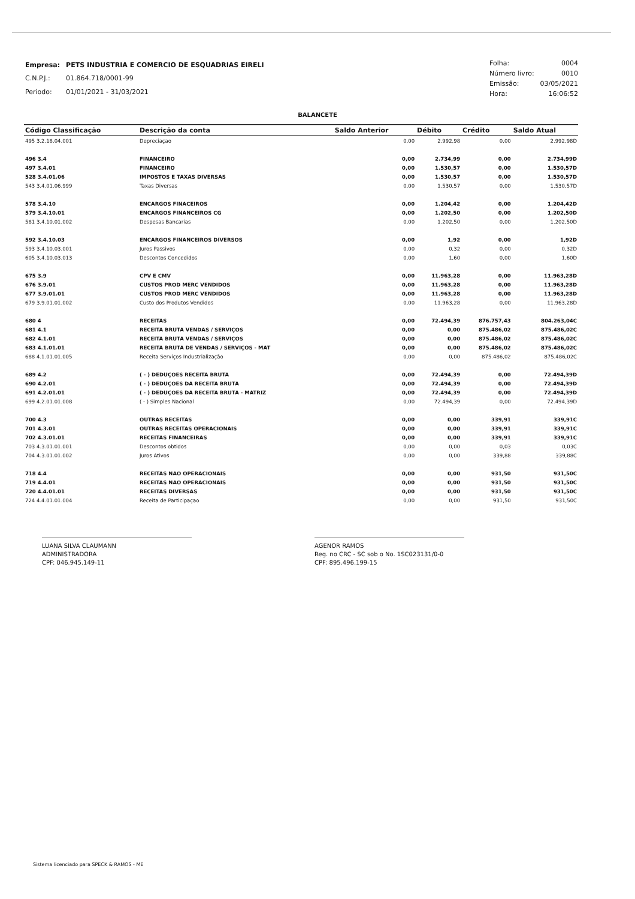| Empresa: | PETS INDUSTRIA E COMERCIO DE ESQUADRIAS EIRELI |
| C.N.P.J.: | 01.864.718/0001-99 |
| Periodo: | 01/01/2021 - 31/03/2021 |
| Folha: | 0004 |
| Número livro: | 0010 |
| Emissão: | 03/05/2021 |
| Hora: | 16:06:52 |
BALANCETE
| Código Classificação | Descrição da conta | Saldo Anterior | Débito | Crédito | Saldo Atual |
| --- | --- | --- | --- | --- | --- |
| 495 3.2.18.04.001 | Depreciaçao | 0,00 | 2.992,98 | 0,00 | 2.992,98D |
| 496 3.4 | FINANCEIRO | 0,00 | 2.734,99 | 0,00 | 2.734,99D |
| 497 3.4.01 | FINANCEIRO | 0,00 | 1.530,57 | 0,00 | 1.530,57D |
| 528 3.4.01.06 | IMPOSTOS E TAXAS DIVERSAS | 0,00 | 1.530,57 | 0,00 | 1.530,57D |
| 543 3.4.01.06.999 | Taxas Diversas | 0,00 | 1.530,57 | 0,00 | 1.530,57D |
| 578 3.4.10 | ENCARGOS FINACEIROS | 0,00 | 1.204,42 | 0,00 | 1.204,42D |
| 579 3.4.10.01 | ENCARGOS FINANCEIROS CG | 0,00 | 1.202,50 | 0,00 | 1.202,50D |
| 581 3.4.10.01.002 | Despesas Bancarias | 0,00 | 1.202,50 | 0,00 | 1.202,50D |
| 592 3.4.10.03 | ENCARGOS FINANCEIROS DIVERSOS | 0,00 | 1,92 | 0,00 | 1,92D |
| 593 3.4.10.03.001 | Juros Passivos | 0,00 | 0,32 | 0,00 | 0,32D |
| 605 3.4.10.03.013 | Descontos Concedidos | 0,00 | 1,60 | 0,00 | 1,60D |
| 675 3.9 | CPV E CMV | 0,00 | 11.963,28 | 0,00 | 11.963,28D |
| 676 3.9.01 | CUSTOS PROD MERC VENDIDOS | 0,00 | 11.963,28 | 0,00 | 11.963,28D |
| 677 3.9.01.01 | CUSTOS PROD MERC VENDIDOS | 0,00 | 11.963,28 | 0,00 | 11.963,28D |
| 679 3.9.01.01.002 | Custo dos Produtos Vendidos | 0,00 | 11.963,28 | 0,00 | 11.963,28D |
| 680 4 | RECEITAS | 0,00 | 72.494,39 | 876.757,43 | 804.263,04C |
| 681 4.1 | RECEITA BRUTA VENDAS / SERVIÇOS | 0,00 | 0,00 | 875.486,02 | 875.486,02C |
| 682 4.1.01 | RECEITA BRUTA VENDAS / SERVIÇOS | 0,00 | 0,00 | 875.486,02 | 875.486,02C |
| 683 4.1.01.01 | RECEITA BRUTA DE VENDAS / SERVIÇOS - MAT | 0,00 | 0,00 | 875.486,02 | 875.486,02C |
| 688 4.1.01.01.005 | Receita Serviços Industrialização | 0,00 | 0,00 | 875.486,02 | 875.486,02C |
| 689 4.2 | ( - ) DEDUÇOES RECEITA BRUTA | 0,00 | 72.494,39 | 0,00 | 72.494,39D |
| 690 4.2.01 | ( - ) DEDUÇOES DA RECEITA BRUTA | 0,00 | 72.494,39 | 0,00 | 72.494,39D |
| 691 4.2.01.01 | ( - ) DEDUÇOES DA RECEITA BRUTA - MATRIZ | 0,00 | 72.494,39 | 0,00 | 72.494,39D |
| 699 4.2.01.01.008 | ( - ) Simples Nacional | 0,00 | 72.494,39 | 0,00 | 72.494,39D |
| 700 4.3 | OUTRAS RECEITAS | 0,00 | 0,00 | 339,91 | 339,91C |
| 701 4.3.01 | OUTRAS RECEITAS OPERACIONAIS | 0,00 | 0,00 | 339,91 | 339,91C |
| 702 4.3.01.01 | RECEITAS FINANCEIRAS | 0,00 | 0,00 | 339,91 | 339,91C |
| 703 4.3.01.01.001 | Descontos obtidos | 0,00 | 0,00 | 0,03 | 0,03C |
| 704 4.3.01.01.002 | Juros Ativos | 0,00 | 0,00 | 339,88 | 339,88C |
| 718 4.4 | RECEITAS NAO OPERACIONAIS | 0,00 | 0,00 | 931,50 | 931,50C |
| 719 4.4.01 | RECEITAS NAO OPERACIONAIS | 0,00 | 0,00 | 931,50 | 931,50C |
| 720 4.4.01.01 | RECEITAS DIVERSAS | 0,00 | 0,00 | 931,50 | 931,50C |
| 724 4.4.01.01.004 | Receita de Participaçao | 0,00 | 0,00 | 931,50 | 931,50C |
LUANA SILVA CLAUMANN
ADMINISTRADORA
CPF: 046.945.149-11
AGENOR RAMOS
Reg. no CRC - SC sob o No. 1SC023131/0-0
CPF: 895.496.199-15
Sistema licenciado para SPECK & RAMOS - ME